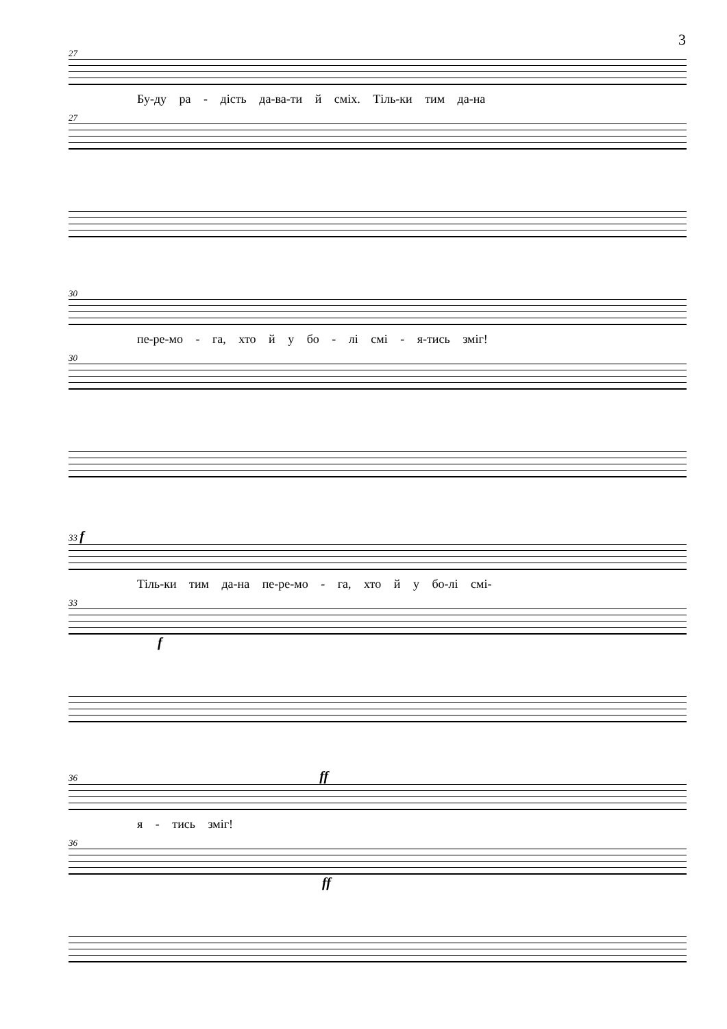3
27
Бу-ду ра - дість да-ва-ти й сміх. Тіль-ки тим да-на
27
30
пе-ре-мо - га, хто й у бо - лі смі - я-тись зміг!
30
33 f
Тіль-ки тим да-на пе-ре-мо - га, хто й у бо-лі смі-
33
f
36 ff
я - тись зміг!
36
ff